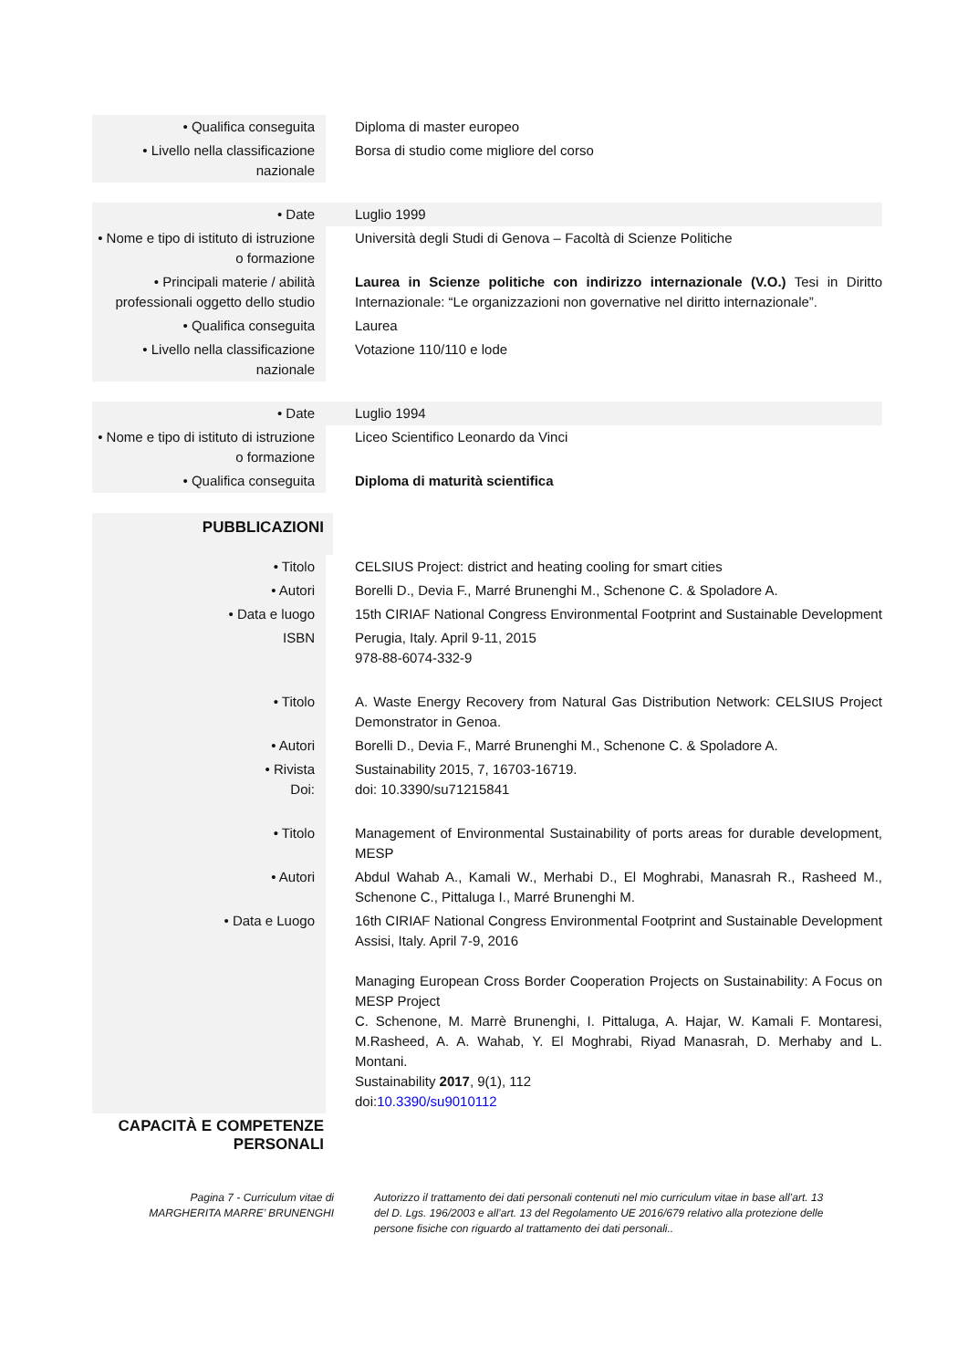| • Qualifica conseguita | Diploma di master europeo |
| • Livello nella classificazione nazionale | Borsa di studio come migliore del corso |
| • Date | Luglio 1999 |
| • Nome e tipo di istituto di istruzione o formazione | Università degli Studi di Genova – Facoltà di Scienze Politiche |
| • Principali materie / abilità professionali oggetto dello studio | Laurea in Scienze politiche con indirizzo internazionale (V.O.) Tesi in Diritto Internazionale: “Le organizzazioni non governative nel diritto internazionale”. |
| • Qualifica conseguita | Laurea |
| • Livello nella classificazione nazionale | Votazione 110/110 e lode |
| • Date | Luglio 1994 |
| • Nome e tipo di istituto di istruzione o formazione | Liceo Scientifico Leonardo da Vinci |
| • Qualifica conseguita | Diploma di maturità scientifica |
PUBBLICAZIONI
| • Titolo | CELSIUS Project: district and heating cooling for smart cities |
| • Autori | Borelli D., Devia F., Marré Brunenghi M., Schenone C. & Spoladore A. |
| • Data e luogo | 15th CIRIAF National Congress Environmental Footprint and Sustainable Development |
| ISBN | Perugia, Italy. April 9-11, 2015 978-88-6074-332-9 |
| • Titolo | A. Waste Energy Recovery from Natural Gas Distribution Network: CELSIUS Project Demonstrator in Genoa. |
| • Autori | Borelli D., Devia F., Marré Brunenghi M., Schenone C. & Spoladore A. |
| • Rivista Doi: | Sustainability 2015, 7, 16703-16719. doi: 10.3390/su71215841 |
| • Titolo | Management of Environmental Sustainability of ports areas for durable development, MESP |
| • Autori | Abdul Wahab A., Kamali W., Merhabi D., El Moghrabi, Manasrah R., Rasheed M., Schenone C., Pittaluga I., Marré Brunenghi M. |
| • Data e Luogo | 16th CIRIAF National Congress Environmental Footprint and Sustainable Development Assisi, Italy. April 7-9, 2016 Managing European Cross Border Cooperation Projects on Sustainability: A Focus on MESP Project C. Schenone, M. Marrè Brunenghi, I. Pittaluga, A. Hajar, W. Kamali F. Montaresi, M.Rasheed, A. A. Wahab, Y. El Moghrabi, Riyad Manasrah, D. Merhaby and L. Montani. Sustainability 2017 , 9(1), 112 doi: 10.3390/su9010112 |
CAPACITÀ E COMPETENZE
PERSONALI
Pagina 7 - Curriculum vitae di
MARGHERITA MARRE’ BRUNENGHI
Autorizzo il trattamento dei dati personali contenuti nel mio curriculum vitae in base all’art. 13 del D. Lgs. 196/2003 e all’art. 13 del Regolamento UE 2016/679 relativo alla protezione delle persone fisiche con riguardo al trattamento dei dati personali..